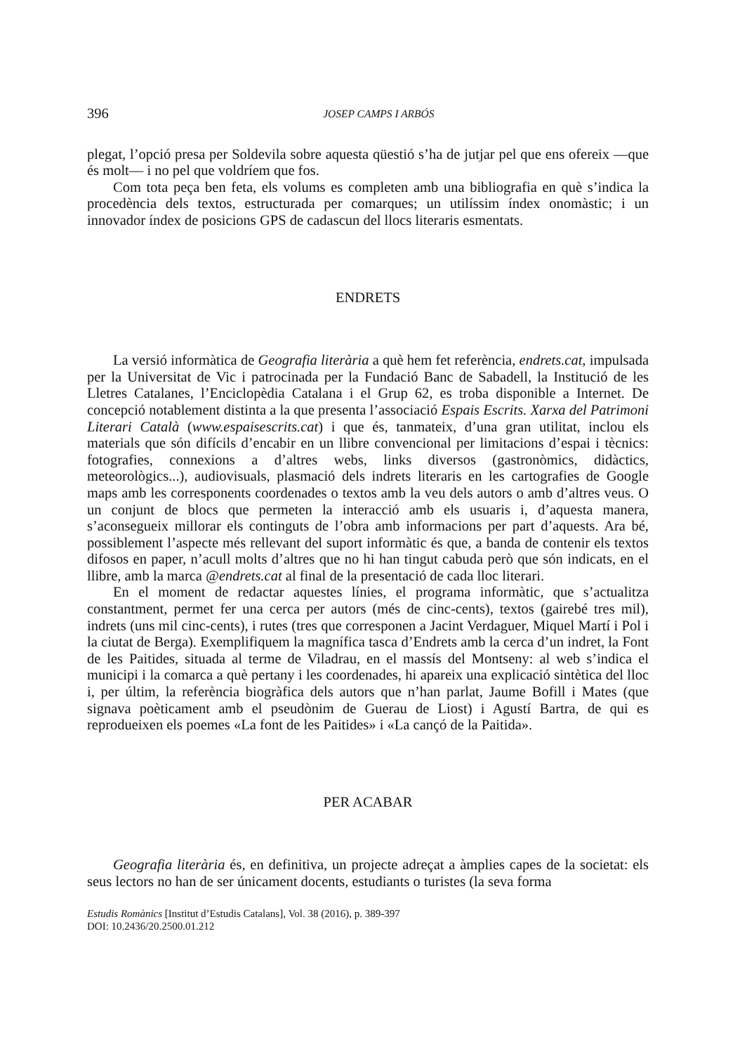396 JOSEP CAMPS I ARBÓS
plegat, l’opció presa per Soldevila sobre aquesta qüestió s’ha de jutjar pel que ens ofereix —que és molt— i no pel que voldríem que fos.
Com tota peça ben feta, els volums es completen amb una bibliografia en què s’indica la procedència dels textos, estructurada per comarques; un utilíssim índex onomàstic; i un innovador índex de posicions GPS de cadascun del llocs literaris esmentats.
ENDRETS
La versió informàtica de Geografia literària a què hem fet referència, endrets.cat, impulsada per la Universitat de Vic i patrocinada per la Fundació Banc de Sabadell, la Institució de les Lletres Catalanes, l’Enciclopèdia Catalana i el Grup 62, es troba disponible a Internet. De concepció notablement distinta a la que presenta l’associació Espais Escrits. Xarxa del Patrimoni Literari Català (www.espaisescrits.cat) i que és, tanmateix, d’una gran utilitat, inclou els materials que són difícils d’encabir en un llibre convencional per limitacions d’espai i tècnics: fotografies, connexions a d’altres webs, links diversos (gastronòmics, didàctics, meteorològics...), audiovisuals, plasmació dels indrets literaris en les cartografies de Google maps amb les corresponents coordenades o textos amb la veu dels autors o amb d’altres veus. O un conjunt de blocs que permeten la interacció amb els usuaris i, d’aquesta manera, s’aconsegueix millorar els continguts de l’obra amb informacions per part d’aquests. Ara bé, possiblement l’aspecte més rellevant del suport informàtic és que, a banda de contenir els textos difosos en paper, n’acull molts d’altres que no hi han tingut cabuda però que són indicats, en el llibre, amb la marca @endrets.cat al final de la presentació de cada lloc literari.
En el moment de redactar aquestes línies, el programa informàtic, que s’actualitza constantment, permet fer una cerca per autors (més de cinc-cents), textos (gairebé tres mil), indrets (uns mil cinc-cents), i rutes (tres que corresponen a Jacint Verdaguer, Miquel Martí i Pol i la ciutat de Berga). Exemplifiquem la magnífica tasca d’Endrets amb la cerca d’un indret, la Font de les Paitides, situada al terme de Viladrau, en el massís del Montseny: al web s’indica el municipi i la comarca a què pertany i les coordenades, hi apareix una explicació sintètica del lloc i, per últim, la referència biogràfica dels autors que n’han parlat, Jaume Bofill i Mates (que signava poèticament amb el pseudònim de Guerau de Liost) i Agustí Bartra, de qui es reprodueixen els poemes «La font de les Paitides» i «La cançó de la Paitida».
PER ACABAR
Geografia literària és, en definitiva, un projecte adreçat a àmplies capes de la societat: els seus lectors no han de ser únicament docents, estudiants o turistes (la seva forma
Estudis Romànics [Institut d’Estudis Catalans], Vol. 38 (2016), p. 389-397
DOI: 10.2436/20.2500.01.212